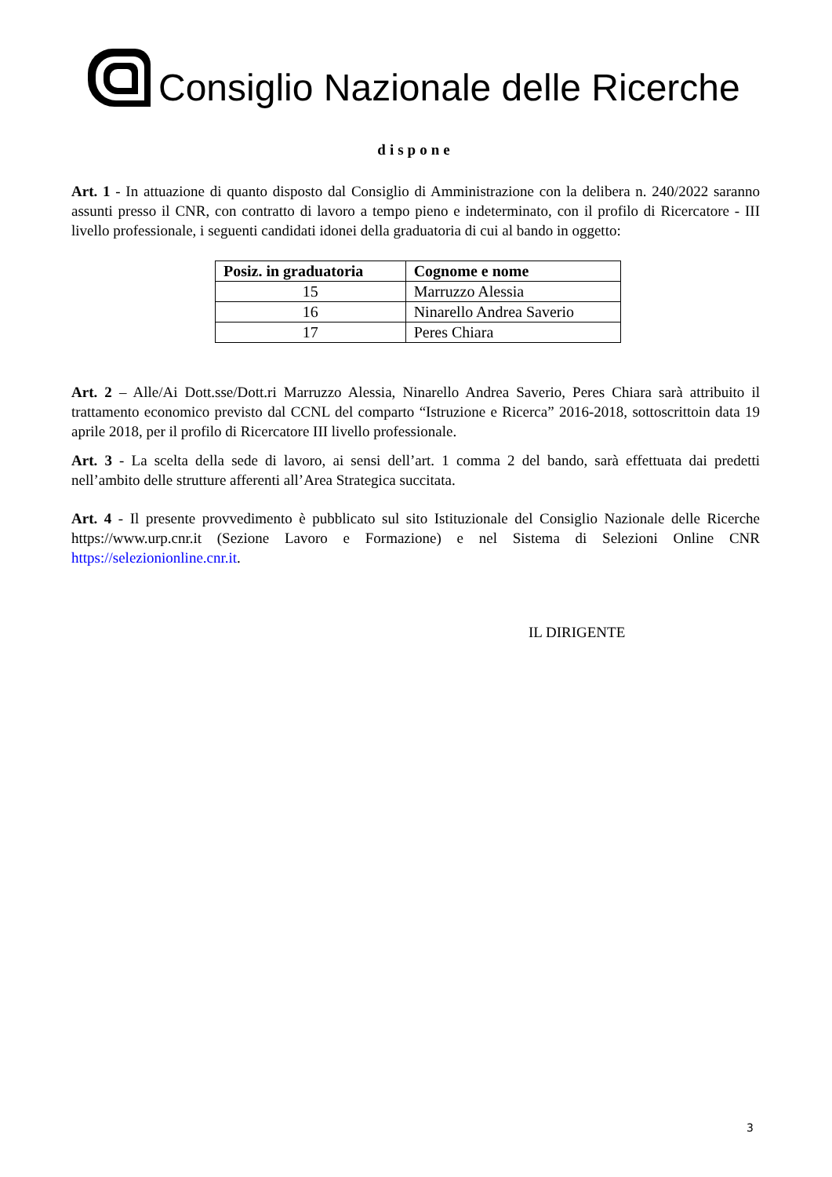Consiglio Nazionale delle Ricerche
dispone
Art. 1 - In attuazione di quanto disposto dal Consiglio di Amministrazione con la delibera n. 240/2022 saranno assunti presso il CNR, con contratto di lavoro a tempo pieno e indeterminato, con il profilo di Ricercatore - III livello professionale, i seguenti candidati idonei della graduatoria di cui al bando in oggetto:
| Posiz. in graduatoria | Cognome e nome |
| --- | --- |
| 15 | Marruzzo Alessia |
| 16 | Ninarello Andrea Saverio |
| 17 | Peres Chiara |
Art. 2 – Alle/Ai Dott.sse/Dott.ri Marruzzo Alessia, Ninarello Andrea Saverio, Peres Chiara sarà attribuito il trattamento economico previsto dal CCNL del comparto “Istruzione e Ricerca” 2016-2018, sottoscrittoin data 19 aprile 2018, per il profilo di Ricercatore III livello professionale.
Art. 3 - La scelta della sede di lavoro, ai sensi dell’art. 1 comma 2 del bando, sarà effettuata dai predetti nell’ambito delle strutture afferenti all’Area Strategica succitata.
Art. 4 - Il presente provvedimento è pubblicato sul sito Istituzionale del Consiglio Nazionale delle Ricerche https://www.urp.cnr.it (Sezione Lavoro e Formazione) e nel Sistema di Selezioni Online CNR https://selezionionline.cnr.it.
IL DIRIGENTE
3